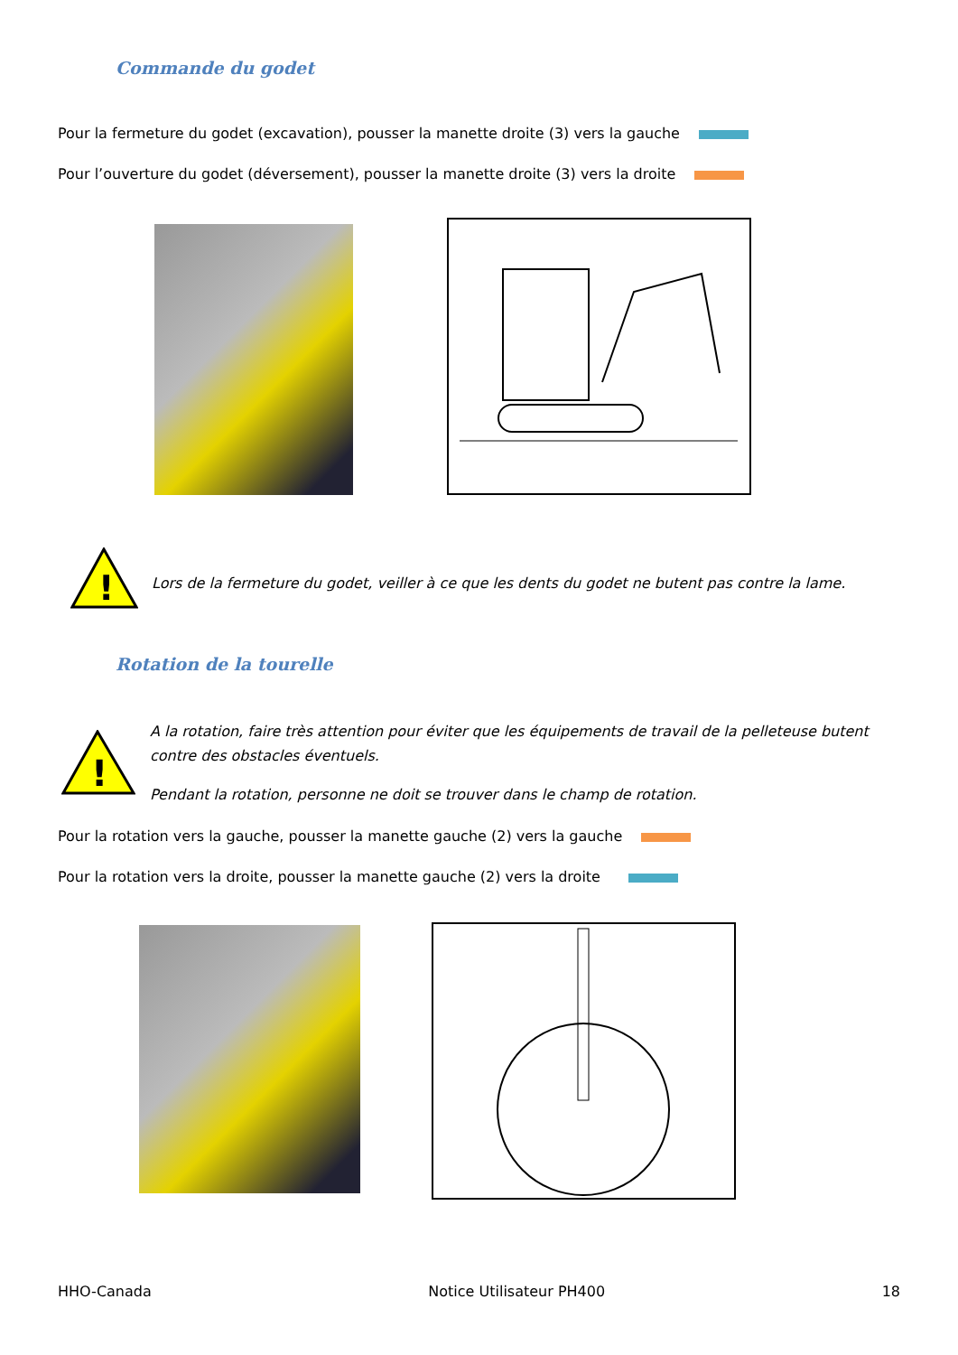Commande du godet
Pour la fermeture du godet (excavation), pousser la manette droite (3) vers la gauche
Pour l’ouverture du godet (déversement), pousser la manette droite (3) vers la droite
!
Lors de la fermeture du godet, veiller à ce que les dents du godet ne butent pas contre la lame.
Rotation de la tourelle
!
A la rotation, faire très attention pour éviter que les équipements de travail de la pelleteuse butent contre des obstacles éventuels.
Pendant la rotation, personne ne doit se trouver dans le champ de rotation.
Pour la rotation vers la gauche, pousser la manette gauche (2) vers la gauche
Pour la rotation vers la droite, pousser la manette gauche (2) vers la droite
HHO-Canada Notice Utilisateur PH400 18